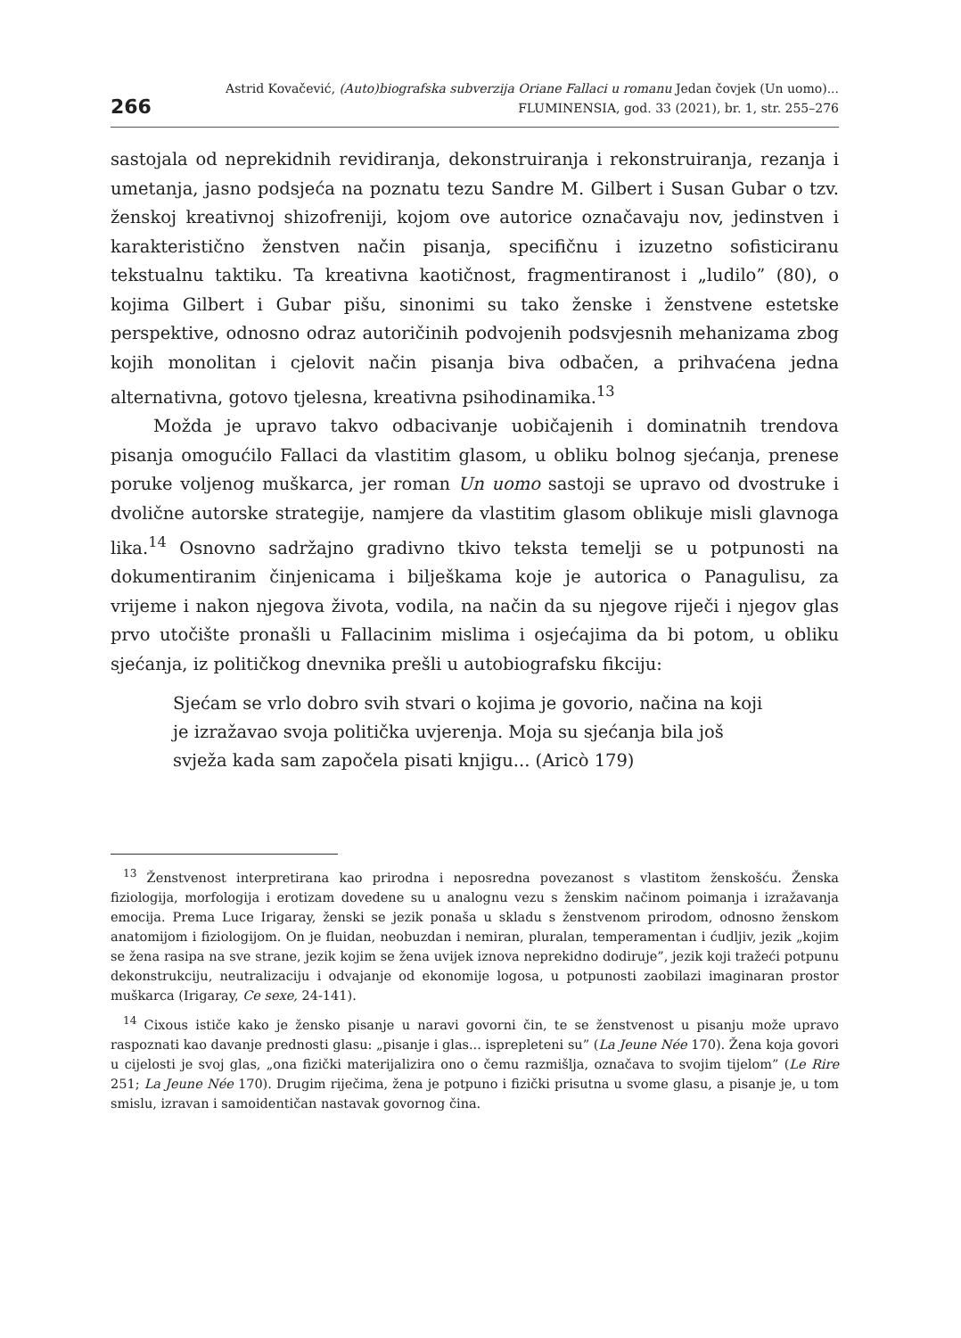266
Astrid Kovačević, (Auto)biografska subverzija Oriane Fallaci u romanu Jedan čovjek (Un uomo)...
FLUMINENSIA, god. 33 (2021), br. 1, str. 255–276
sastojala od neprekidnih revidiranja, dekonstruiranja i rekonstruiranja, rezanja i umetanja, jasno podsjeća na poznatu tezu Sandre M. Gilbert i Susan Gubar o tzv. ženskoj kreativnoj shizofreniji, kojom ove autorice označavaju nov, jedinstven i karakteristično ženstven način pisanja, specifičnu i izuzetno sofisticiranu tekstualnu taktiku. Ta kreativna kaotičnost, fragmentiranost i „ludilo” (80), o kojima Gilbert i Gubar pišu, sinonimi su tako ženske i ženstvene estetske perspektive, odnosno odraz autoričinih podvojenih podsvjesnih mehanizama zbog kojih monolitan i cjelovit način pisanja biva odbačen, a prihvaćena jedna alternativna, gotovo tjelesna, kreativna psihodinamika.<sup>13</sup>
Možda je upravo takvo odbacivanje uobičajenih i dominatnih trendova pisanja omogućilo Fallaci da vlastitim glasom, u obliku bolnog sjećanja, prenese poruke voljenog muškarca, jer roman Un uomo sastoji se upravo od dvostruke i dvolične autorske strategije, namjere da vlastitim glasom oblikuje misli glavnoga lika.<sup>14</sup> Osnovno sadržajno gradivno tkivo teksta temelji se u potpunosti na dokumentiranim činjenicama i bilješkama koje je autorica o Panagulisu, za vrijeme i nakon njegova života, vodila, na način da su njegove riječi i njegov glas prvo utočište pronašli u Fallacinim mislima i osjećajima da bi potom, u obliku sjećanja, iz političkog dnevnika prešli u autobiografsku fikciju:
Sjećam se vrlo dobro svih stvari o kojima je govorio, načina na koji je izražavao svoja politička uvjerenja. Moja su sjećanja bila još svježa kada sam započela pisati knjigu... (Aricò 179)
<sup>13</sup> Ženstvenost interpretirana kao prirodna i neposredna povezanost s vlastitom ženskošću. Ženska fiziologija, morfologija i erotizam dovedene su u analognu vezu s ženskim načinom poimanja i izražavanja emocija. Prema Luce Irigaray, ženski se jezik ponaša u skladu s ženstvenom prirodom, odnosno ženskom anatomijom i fiziologijom. On je fluidan, neobuzdan i nemiran, pluralan, temperamentan i ćudljiv, jezik „kojim se žena rasipa na sve strane, jezik kojim se žena uvijek iznova neprekidno dodiruje”, jezik koji tražeći potpunu dekonstrukciju, neutralizaciju i odvajanje od ekonomije logosa, u potpunosti zaobilazi imaginaran prostor muškarca (Irigaray, Ce sexe, 24-141).
<sup>14</sup> Cixous ističe kako je žensko pisanje u naravi govorni čin, te se ženstvenost u pisanju može upravo raspoznati kao davanje prednosti glasu: „pisanje i glas... isprepleteni su” (La Jeune Née 170). Žena koja govori u cijelosti je svoj glas, „ona fizički materijalizira ono o čemu razmišlja, označava to svojim tijelom” (Le Rire 251; La Jeune Née 170). Drugim riječima, žena je potpuno i fizički prisutna u svome glasu, a pisanje je, u tom smislu, izravan i samoidentičan nastavak govornog čina.